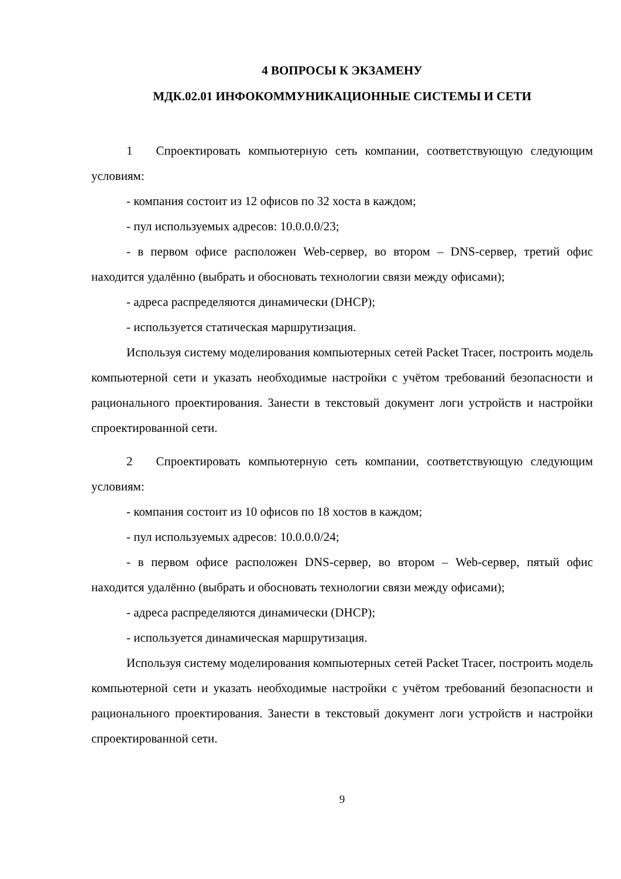4 ВОПРОСЫ К ЭКЗАМЕНУ
МДК.02.01 ИНФОКОММУНИКАЦИОННЫЕ СИСТЕМЫ И СЕТИ
1 Спроектировать компьютерную сеть компании, соответствующую следующим условиям:
- компания состоит из 12 офисов по 32 хоста в каждом;
- пул используемых адресов: 10.0.0.0/23;
- в первом офисе расположен Web-сервер, во втором – DNS-сервер, третий офис находится удалённо (выбрать и обосновать технологии связи между офисами);
- адреса распределяются динамически (DHCP);
- используется статическая маршрутизация.
Используя систему моделирования компьютерных сетей Packet Tracer, построить модель компьютерной сети и указать необходимые настройки с учётом требований безопасности и рационального проектирования. Занести в текстовый документ логи устройств и настройки спроектированной сети.
2 Спроектировать компьютерную сеть компании, соответствующую следующим условиям:
- компания состоит из 10 офисов по 18 хостов в каждом;
- пул используемых адресов: 10.0.0.0/24;
- в первом офисе расположен DNS-сервер, во втором – Web-сервер, пятый офис находится удалённо (выбрать и обосновать технологии связи между офисами);
- адреса распределяются динамически (DHCP);
- используется динамическая маршрутизация.
Используя систему моделирования компьютерных сетей Packet Tracer, построить модель компьютерной сети и указать необходимые настройки с учётом требований безопасности и рационального проектирования. Занести в текстовый документ логи устройств и настройки спроектированной сети.
9